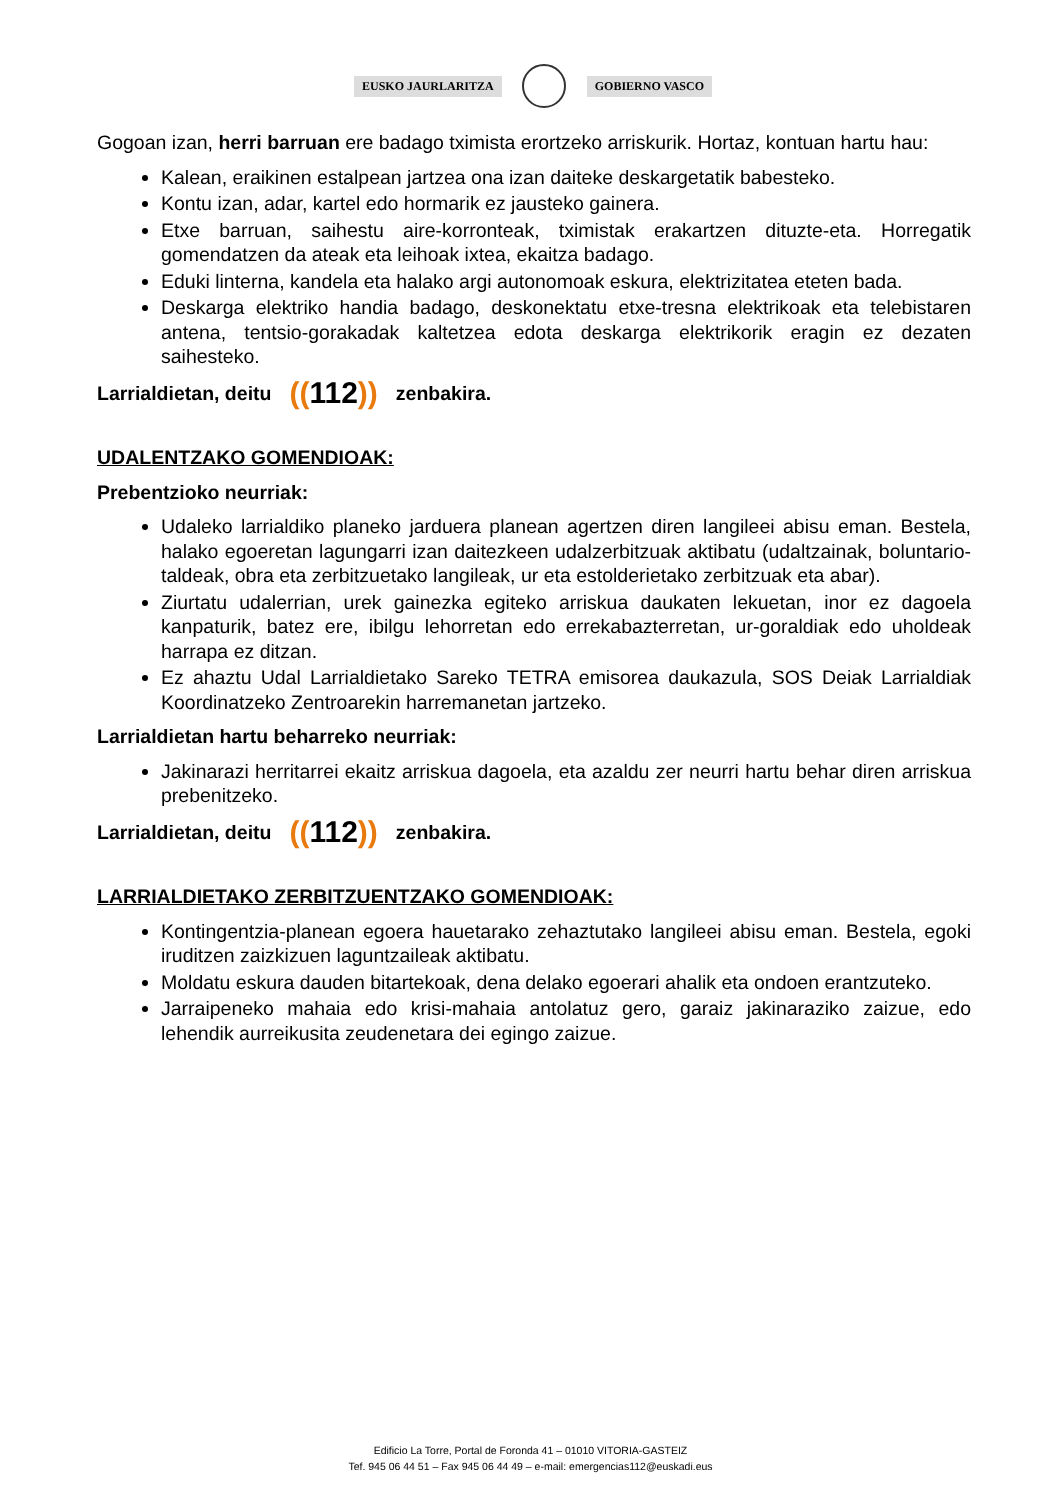EUSKO JAURLARITZA GOBIERNO VASCO
Gogoan izan, herri barruan ere badago tximista erortzeko arriskurik. Hortaz, kontuan hartu hau:
Kalean, eraikinen estalpean jartzea ona izan daiteke deskargetatik babesteko.
Kontu izan, adar, kartel edo hormarik ez jausteko gainera.
Etxe barruan, saihestu aire-korronteak, tximistak erakartzen dituzte-eta. Horregatik gomendatzen da ateak eta leihoak ixtea, ekaitza badago.
Eduki linterna, kandela eta halako argi autonomoak eskura, elektrizitatea eteten bada.
Deskarga elektriko handia badago, deskonektatu etxe-tresna elektrikoak eta telebistaren antena, tentsio-gorakadak kaltetzea edota deskarga elektrikorik eragin ez dezaten saihesteko.
Larrialdietan, deitu ((112)) zenbakira.
UDALENTZAKO GOMENDIOAK:
Prebentzioko neurriak:
Udaleko larrialdiko planeko jarduera planean agertzen diren langileei abisu eman. Bestela, halako egoeretan lagungarri izan daitezkeen udalzerbitzuak aktibatu (udaltzainak, boluntario-taldeak, obra eta zerbitzuetako langileak, ur eta estolderietako zerbitzuak eta abar).
Ziurtatu udalerrian, urek gainezka egiteko arriskua daukaten lekuetan, inor ez dagoela kanpaturik, batez ere, ibilgu lehorretan edo errekabazterretan, ur-goraldiak edo uholdeak harrapa ez ditzan.
Ez ahaztu Udal Larrialdietako Sareko TETRA emisorea daukazula, SOS Deiak Larrialdiak Koordinatzeko Zentroarekin harremanetan jartzeko.
Larrialdietan hartu beharreko neurriak:
Jakinarazi herritarrei ekaitz arriskua dagoela, eta azaldu zer neurri hartu behar diren arriskua prebenitzeko.
Larrialdietan, deitu ((112)) zenbakira.
LARRIALDIETAKO ZERBITZUENTZAKO GOMENDIOAK:
Kontingentzia-planean egoera hauetarako zehaztutako langileei abisu eman. Bestela, egoki iruditzen zaizkizuen laguntzaileak aktibatu.
Moldatu eskura dauden bitartekoak, dena delako egoerari ahalik eta ondoen erantzuteko.
Jarraipeneko mahaia edo krisi-mahaia antolatuz gero, garaiz jakinaraziko zaizue, edo lehendik aurreikusita zeudenetara dei egingo zaizue.
Edificio La Torre, Portal de Foronda 41 – 01010 VITORIA-GASTEIZ
Tef. 945 06 44 51 – Fax 945 06 44 49 – e-mail: emergencias112@euskadi.eus